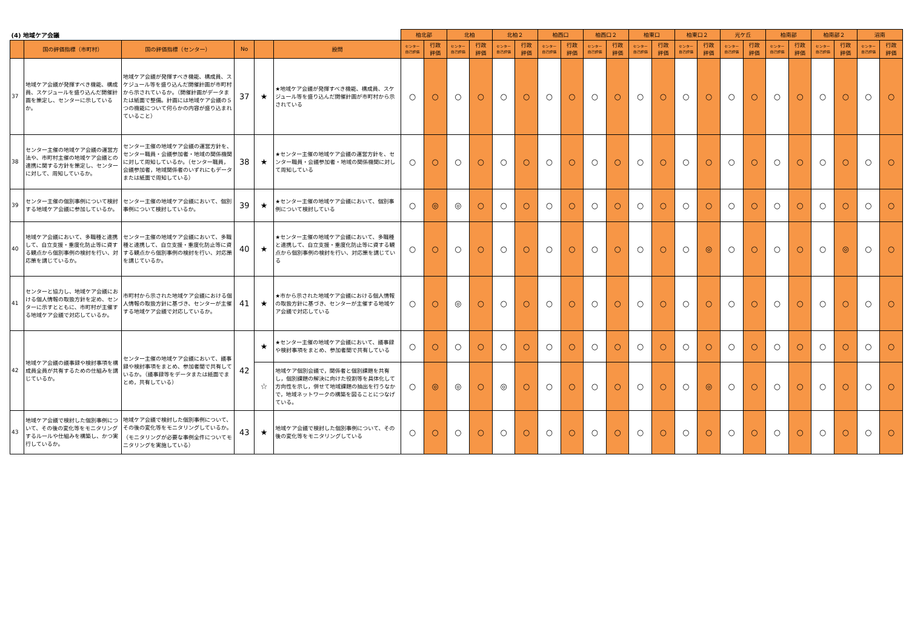| (4) 地域ケア会議 | | | | | | 柏北部 | | 北柏 | | 北柏２ | | 柏西口 | | 柏西口２ | | 柏東口 | | 柏東口２ | | 光ケ丘 | | 柏南部 | | 柏南部２ | | 沼南 | |
| --- | --- | --- | --- | --- | --- | --- | --- | --- | --- | --- | --- | --- | --- | --- | --- | --- | --- | --- | --- | --- | --- | --- | --- | --- | --- | --- | --- |
| | 国の評価指標（市町村） | 国の評価指標（センター） | No | | 設問 | センター 自己評価 | 行政 評価 | センター 自己評価 | 行政 評価 | センター 自己評価 | 行政 評価 | センター 自己評価 | 行政 評価 | センター 自己評価 | 行政 評価 | センター 自己評価 | 行政 評価 | センター 自己評価 | 行政 評価 | センター 自己評価 | 行政 評価 | センター 自己評価 | 行政 評価 | センター 自己評価 | 行政 評価 | センター 自己評価 | 行政 評価 |
| 37 | 地域ケア会議が発揮すべき機能、構成員、スケジュールを盛り込んだ開催計画を策定し、センターに示しているか。 | 地域ケア会議が発揮すべき機能、構成員、スケジュール等を盛り込んだ開催計画が市町村から示されているか。（開催計画がデータまたは紙面で整備。計画には地域ケア会議の５つの機能について何らかの内容が盛り込まれていること） | 37 | ★ | ★地域ケア会議が発揮すべき機能、構成員、スケジュール等を盛り込んだ開催計画が市町村から示されている | ○ | ○ | ○ | ○ | ○ | ○ | ○ | ○ | ○ | ○ | ○ | ○ | ○ | ○ | ○ | ○ | ○ | ○ | ○ | ○ | ○ | ○ |
| 38 | センター主催の地域ケア会議の運営方法や、市町村主催の地域ケア会議との連携に関する方針を策定し、センターに対して、周知しているか。 | センター主催の地域ケア会議の運営方針を、センター職員・会議参加者・地域の関係機関に対して周知しているか。（センター職員，会議参加者，地域関係者のいずれにもデータまたは紙面で周知している） | 38 | ★ | ★センター主催の地域ケア会議の運営方針を、センター職員・会議参加者・地域の関係機関に対して周知している | ○ | ○ | ○ | ○ | ○ | ○ | ○ | ○ | ○ | ○ | ○ | ○ | ○ | ○ | ○ | ○ | ○ | ○ | ○ | ○ | ○ | ○ |
| 39 | センター主催の個別事例について検討する地域ケア会議に参加しているか。 | センター主催の地域ケア会議において、個別事例について検討しているか。 | 39 | ★ | ★センター主催の地域ケア会議において、個別事例について検討している | ○ | ◎ | ◎ | ○ | ○ | ○ | ○ | ○ | ○ | ○ | ○ | ○ | ○ | ○ | ○ | ○ | ○ | ○ | ○ | ○ | ○ | ○ |
| 40 | 地域ケア会議において、多職種と連携して、自立支援・重度化防止等に資する観点から個別事例の検討を行い、対応策を講じているか。 | センター主催の地域ケア会議において、多職種と連携して、自立支援・重度化防止等に資する観点から個別事例の検討を行い、対応策を講じているか。 | 40 | ★ | ★センター主催の地域ケア会議において、多職種と連携して、自立支援・重度化防止等に資する観点から個別事例の検討を行い、対応策を講じている | ○ | ○ | ○ | ○ | ○ | ○ | ○ | ○ | ○ | ○ | ○ | ○ | ○ | ◎ | ○ | ○ | ○ | ○ | ○ | ◎ | ○ | ○ |
| 41 | センターと協力し、地域ケア会議における個人情報の取扱方針を定め、センターに示すとともに、市町村が主催する地域ケア会議で対応しているか。 | 市町村から示された地域ケア会議における個人情報の取扱方針に基づき、センターが主催する地域ケア会議で対応しているか。 | 41 | ★ | ★市から示された地域ケア会議における個人情報の取扱方針に基づき、センターが主催する地域ケア会議で対応している | ○ | ○ | ◎ | ○ | ○ | ○ | ○ | ○ | ○ | ○ | ○ | ○ | ○ | ○ | ○ | ○ | ○ | ○ | ○ | ○ | ○ | ○ |
| 42 | 地域ケア会議の議事録や検討事項を構成員全員が共有するための仕組みを講じているか。 | センター主催の地域ケア会議において、議事録や検討事項をまとめ、参加者間で共有しているか。（議事録等をデータまたは紙面でまとめ，共有している） | 42 | ★ | ★センター主催の地域ケア会議において、議事録や検討事項をまとめ、参加者間で共有している | ○ | ○ | ○ | ○ | ○ | ○ | ○ | ○ | ○ | ○ | ○ | ○ | ○ | ○ | ○ | ○ | ○ | ○ | ○ | ○ | ○ | ○ |
| | | | | ☆ | 地域ケア個別会議で，関係者と個別課題を共有し，個別課題の解決に向けた役割等を具体化して方向性を示し，併せて地域課題の抽出を行うなかで，地域ネットワークの構築を図ることにつなげている。 | ○ | ◎ | ◎ | ○ | ◎ | ○ | ○ | ○ | ○ | ○ | ○ | ○ | ○ | ◎ | ○ | ○ | ○ | ○ | ○ | ○ | ○ | ○ |
| 43 | 地域ケア会議で検討した個別事例について、その後の変化等をモニタリングするルールや仕組みを構築し、かつ実行しているか。 | 地域ケア会議で検討した個別事例について、その後の変化等をモニタリングしているか。（モニタリングが必要な事例全件についてモニタリングを実施している） | 43 | ★ | 地域ケア会議で検討した個別事例について、その後の変化等をモニタリングしている | ○ | ○ | ○ | ○ | ○ | ○ | ○ | ○ | ○ | ○ | ○ | ○ | ○ | ○ | ○ | ○ | ○ | ○ | ○ | ○ | ○ | ○ |